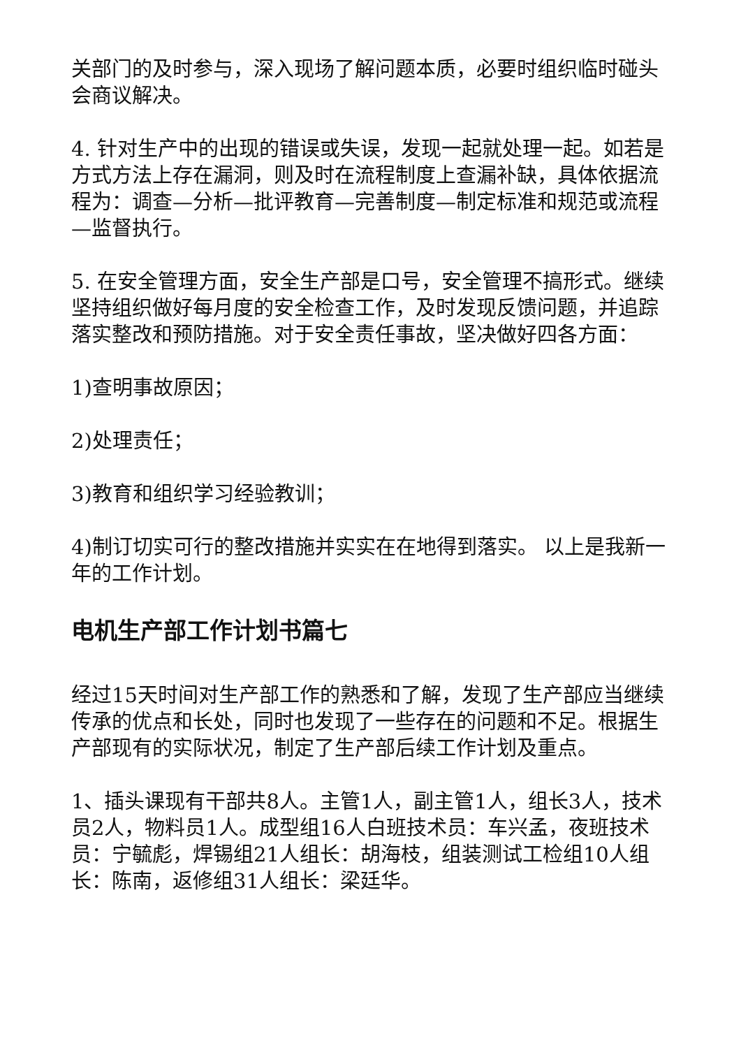关部门的及时参与，深入现场了解问题本质，必要时组织临时碰头会商议解决。
4. 针对生产中的出现的错误或失误，发现一起就处理一起。如若是方式方法上存在漏洞，则及时在流程制度上查漏补缺，具体依据流程为：调查—分析—批评教育—完善制度—制定标准和规范或流程—监督执行。
5. 在安全管理方面，安全生产部是口号，安全管理不搞形式。继续坚持组织做好每月度的安全检查工作，及时发现反馈问题，并追踪落实整改和预防措施。对于安全责任事故，坚决做好四各方面：
1)查明事故原因；
2)处理责任；
3)教育和组织学习经验教训；
4)制订切实可行的整改措施并实实在在地得到落实。 以上是我新一年的工作计划。
电机生产部工作计划书篇七
经过15天时间对生产部工作的熟悉和了解，发现了生产部应当继续传承的优点和长处，同时也发现了一些存在的问题和不足。根据生产部现有的实际状况，制定了生产部后续工作计划及重点。
1、插头课现有干部共8人。主管1人，副主管1人，组长3人，技术员2人，物料员1人。成型组16人白班技术员：车兴孟，夜班技术员：宁毓彪，焊锡组21人组长：胡海枝，组装测试工检组10人组长：陈南，返修组31人组长：梁廷华。